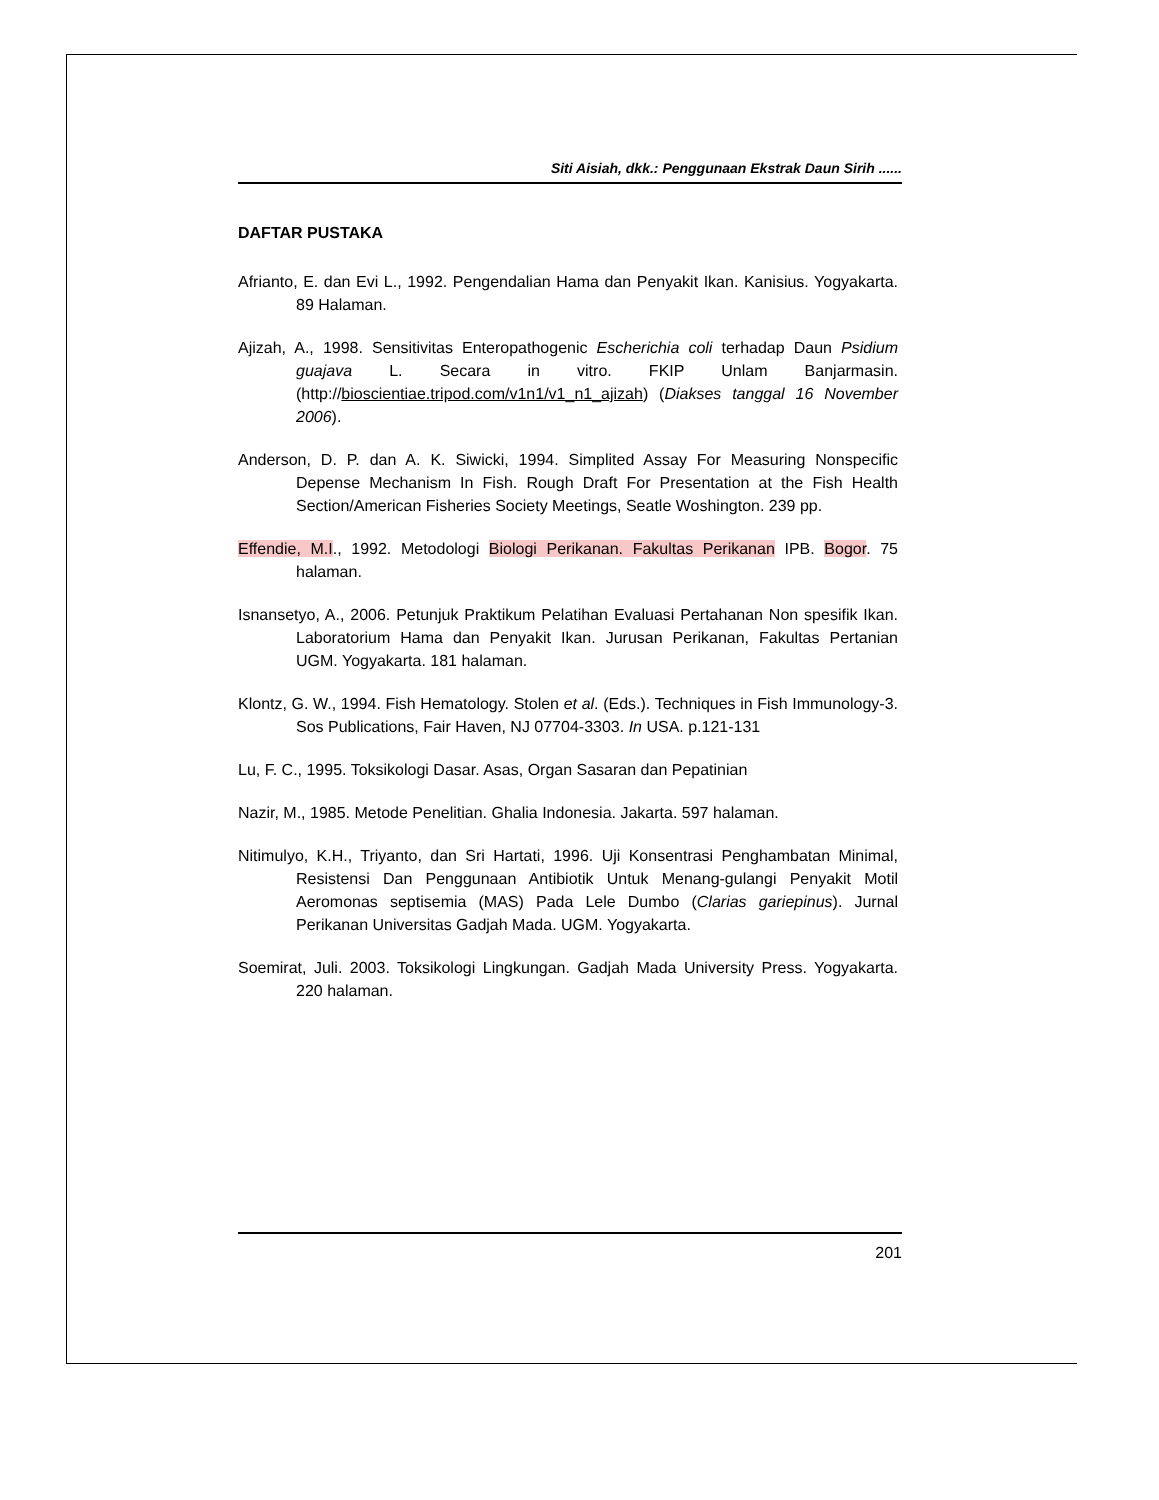Siti Aisiah, dkk.: Penggunaan Ekstrak Daun Sirih ......
DAFTAR PUSTAKA
Afrianto, E. dan Evi L., 1992. Pengendalian Hama dan Penyakit Ikan. Kanisius. Yogyakarta. 89 Halaman.
Ajizah, A., 1998. Sensitivitas Enteropathogenic Escherichia coli terhadap Daun Psidium guajava L. Secara in vitro. FKIP Unlam Banjarmasin. (http://bioscientiae.tripod.com/v1n1/v1_n1_ajizah) (Diakses tanggal 16 November 2006).
Anderson, D. P. dan A. K. Siwicki, 1994. Simplited Assay For Measuring Nonspecific Depense Mechanism In Fish. Rough Draft For Presentation at the Fish Health Section/American Fisheries Society Meetings, Seatle Woshington. 239 pp.
Effendie, M.I., 1992. Metodologi Biologi Perikanan. Fakultas Perikanan IPB. Bogor. 75 halaman.
Isnansetyo, A., 2006. Petunjuk Praktikum Pelatihan Evaluasi Pertahanan Non spesifik Ikan. Laboratorium Hama dan Penyakit Ikan. Jurusan Perikanan, Fakultas Pertanian UGM. Yogyakarta. 181 halaman.
Klontz, G. W., 1994. Fish Hematology. Stolen et al. (Eds.). Techniques in Fish Immunology-3. Sos Publications, Fair Haven, NJ 07704-3303. In USA. p.121-131
Lu, F. C., 1995. Toksikologi Dasar. Asas, Organ Sasaran dan Pepatinian
Nazir, M., 1985. Metode Penelitian. Ghalia Indonesia. Jakarta. 597 halaman.
Nitimulyo, K.H., Triyanto, dan Sri Hartati, 1996. Uji Konsentrasi Penghambatan Minimal, Resistensi Dan Penggunaan Antibiotik Untuk Menang-gulangi Penyakit Motil Aeromonas septisemia (MAS) Pada Lele Dumbo (Clarias gariepinus). Jurnal Perikanan Universitas Gadjah Mada. UGM. Yogyakarta.
Soemirat, Juli. 2003. Toksikologi Lingkungan. Gadjah Mada University Press. Yogyakarta. 220 halaman.
201